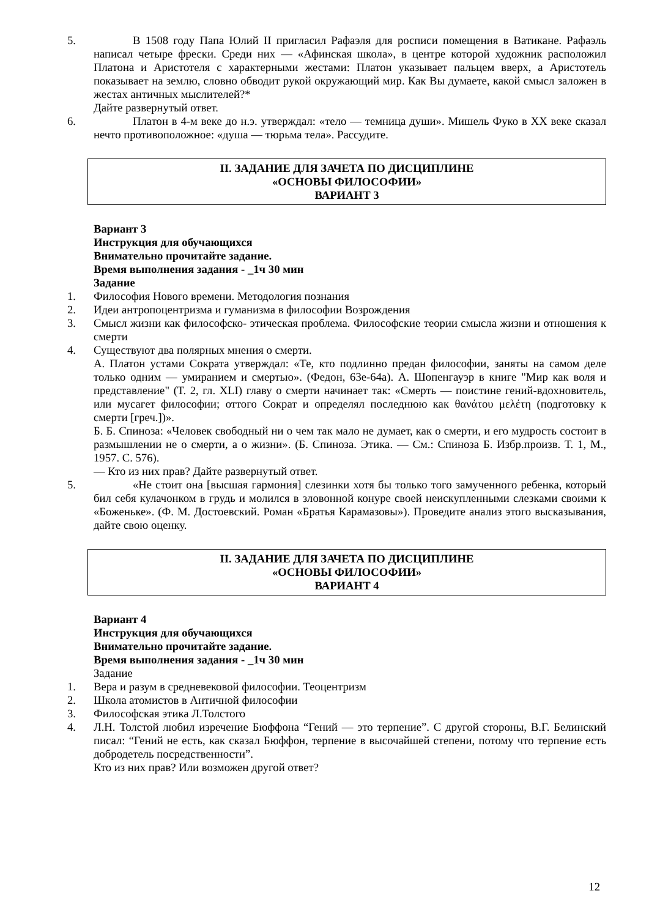5. В 1508 году Папа Юлий II пригласил Рафаэля для росписи помещения в Ватикане. Рафаэль написал четыре фрески. Среди них — «Афинская школа», в центре которой художник расположил Платона и Аристотеля с характерными жестами: Платон указывает пальцем вверх, а Аристотель показывает на землю, словно обводит рукой окружающий мир. Как Вы думаете, какой смысл заложен в жестах античных мыслителей?*
Дайте развернутый ответ.
6. Платон в 4-м веке до н.э. утверждал: «тело — темница души». Мишель Фуко в XX веке сказал нечто противоположное: «душа — тюрьма тела». Рассудите.
II. ЗАДАНИЕ ДЛЯ ЗАЧЕТА ПО ДИСЦИПЛИНЕ
«ОСНОВЫ ФИЛОСОФИИ»
ВАРИАНТ 3
Вариант 3
Инструкция для обучающихся
Внимательно прочитайте задание.
Время выполнения задания - _1ч 30 мин
Задание
1. Философия Нового времени. Методология познания
2. Идеи антропоцентризма и гуманизма в философии Возрождения
3. Смысл жизни как философско- этическая проблема. Философские теории смысла жизни и отношения к смерти
4. Существуют два полярных мнения о смерти.
А. Платон устами Сократа утверждал: «Те, кто подлинно предан философии, заняты на самом деле только одним — умиранием и смертью». (Федон, 63е-64а). А. Шопенгауэр в книге "Мир как воля и представление" (Т. 2, гл. XLI) главу о смерти начинает так: «Смерть — поистине гений-вдохновитель, или мусагет философии; оттого Сократ и определял последнюю как θανάτου μελέτη (подготовку к смерти [греч.])».
Б. Б. Спиноза: «Человек свободный ни о чем так мало не думает, как о смерти, и его мудрость состоит в размышлении не о смерти, а о жизни». (Б. Спиноза. Этика. — См.: Спиноза Б. Избр.произв. Т. 1, М., 1957. С. 576).
— Кто из них прав? Дайте развернутый ответ.
5. «Не стоит она [высшая гармония] слезинки хотя бы только того замученного ребенка, который бил себя кулачонком в грудь и молился в зловонной конуре своей неискупленными слезками своими к «Боженьке». (Ф. М. Достоевский. Роман «Братья Карамазовы»). Проведите анализ этого высказывания, дайте свою оценку.
II. ЗАДАНИЕ ДЛЯ ЗАЧЕТА ПО ДИСЦИПЛИНЕ
«ОСНОВЫ ФИЛОСОФИИ»
ВАРИАНТ 4
Вариант 4
Инструкция для обучающихся
Внимательно прочитайте задание.
Время выполнения задания - _1ч 30 мин
Задание
1. Вера и разум в средневековой философии. Теоцентризм
2. Школа атомистов в Античной философии
3. Философская этика Л.Толстого
4. Л.Н. Толстой любил изречение Бюффона “Гений — это терпение”. С другой стороны, В.Г. Белинский писал: “Гений не есть, как сказал Бюффон, терпение в высочайшей степени, потому что терпение есть добродетель посредственности”.
Кто из них прав? Или возможен другой ответ?
12